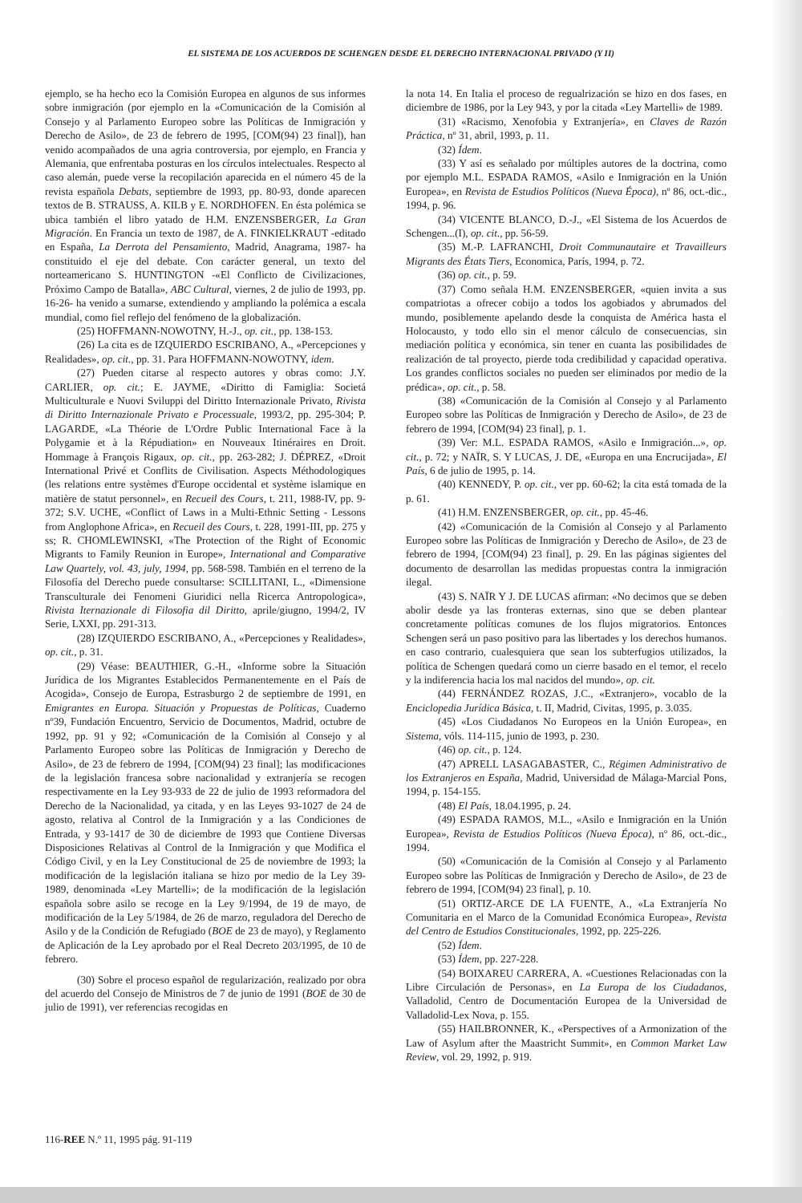EL SISTEMA DE LOS ACUERDOS DE SCHENGEN DESDE EL DERECHO INTERNACIONAL PRIVADO (Y II)
ejemplo, se ha hecho eco la Comisión Europea en algunos de sus informes sobre inmigración (por ejemplo en la «Comunicación de la Comisión al Consejo y al Parlamento Europeo sobre las Políticas de Inmigración y Derecho de Asilo», de 23 de febrero de 1995, [COM(94) 23 final]), han venido acompañados de una agria controversia, por ejemplo, en Francia y Alemania, que enfrentaba posturas en los círculos intelectuales. Respecto al caso alemán, puede verse la recopilación aparecida en el número 45 de la revista española Debats, septiembre de 1993, pp. 80-93, donde aparecen textos de B. STRAUSS, A. KILB y E. NORDHOFEN. En ésta polémica se ubica también el libro yatado de H.M. ENZENSBERGER, La Gran Migración. En Francia un texto de 1987, de A. FINKIELKRAUT -editado en España, La Derrota del Pensamiento, Madrid, Anagrama, 1987- ha constituido el eje del debate. Con carácter general, un texto del norteamericano S. HUNTINGTON -«El Conflicto de Civilizaciones, Próximo Campo de Batalla», ABC Cultural, viernes, 2 de julio de 1993, pp. 16-26- ha venido a sumarse, extendiendo y ampliando la polémica a escala mundial, como fiel reflejo del fenómeno de la globalización.
(25) HOFFMANN-NOWOTNY, H.-J., op. cit., pp. 138-153.
(26) La cita es de IZQUIERDO ESCRIBANO, A., «Percepciones y Realidades», op. cit., pp. 31. Para HOFFMANN-NOWOTNY, idem.
(27) Pueden citarse al respecto autores y obras como: J.Y. CARLIER, op. cit.; E. JAYME, «Diritto di Famiglia: Societá Multiculturale e Nuovi Sviluppi del Diritto Internazionale Privato, Rivista di Diritto Internazionale Privato e Processuale, 1993/2, pp. 295-304; P. LAGARDE, «La Théorie de L'Ordre Public International Face à la Polygamie et à la Répudiation» en Nouveaux Itinéraires en Droit. Hommage à François Rigaux, op. cit., pp. 263-282; J. DÉPREZ, «Droit International Privé et Conflits de Civilisation. Aspects Méthodologiques (les relations entre systèmes d'Europe occidental et système islamique en matière de statut personnel», en Recueil des Cours, t. 211, 1988-IV, pp. 9-372; S.V. UCHE, «Conflict of Laws in a Multi-Ethnic Setting - Lessons from Anglophone Africa», en Recueil des Cours, t. 228, 1991-III, pp. 275 y ss; R. CHOMLEWINSKI, «The Protection of the Right of Economic Migrants to Family Reunion in Europe», International and Comparative Law Quartely, vol. 43, july, 1994, pp. 568-598. También en el terreno de la Filosofía del Derecho puede consultarse: SCILLITANI, L., «Dimensione Transculturale dei Fenomeni Giuridici nella Ricerca Antropologica», Rivista Iternazionale di Filosofia dil Diritto, aprile/giugno, 1994/2, IV Serie, LXXI, pp. 291-313.
(28) IZQUIERDO ESCRIBANO, A., «Percepciones y Realidades», op. cit., p. 31.
(29) Véase: BEAUTHIER, G.-H., «Informe sobre la Situación Jurídica de los Migrantes Establecidos Permanentemente en el País de Acogida», Consejo de Europa, Estrasburgo 2 de septiembre de 1991, en Emigrantes en Europa. Situación y Propuestas de Políticas, Cuaderno nº39, Fundación Encuentro, Servicio de Documentos, Madrid, octubre de 1992, pp. 91 y 92; «Comunicación de la Comisión al Consejo y al Parlamento Europeo sobre las Políticas de Inmigración y Derecho de Asilo», de 23 de febrero de 1994, [COM(94) 23 final]; las modificaciones de la legislación francesa sobre nacionalidad y extranjería se recogen respectivamente en la Ley 93-933 de 22 de julio de 1993 reformadora del Derecho de la Nacionalidad, ya citada, y en las Leyes 93-1027 de 24 de agosto, relativa al Control de la Inmigración y a las Condiciones de Entrada, y 93-1417 de 30 de diciembre de 1993 que Contiene Diversas Disposiciones Relativas al Control de la Inmigración y que Modifica el Código Civil, y en la Ley Constitucional de 25 de noviembre de 1993; la modificación de la legislación italiana se hizo por medio de la Ley 39-1989, denominada «Ley Martelli»; de la modificación de la legislación española sobre asilo se recoge en la Ley 9/1994, de 19 de mayo, de modificación de la Ley 5/1984, de 26 de marzo, reguladora del Derecho de Asilo y de la Condición de Refugiado (BOE de 23 de mayo), y Reglamento de Aplicación de la Ley aprobado por el Real Decreto 203/1995, de 10 de febrero.
(30) Sobre el proceso español de regularización, realizado por obra del acuerdo del Consejo de Ministros de 7 de junio de 1991 (BOE de 30 de julio de 1991), ver referencias recogidas en
la nota 14. En Italia el proceso de regualrización se hizo en dos fases, en diciembre de 1986, por la Ley 943, y por la citada «Ley Martelli» de 1989.
(31) «Racismo, Xenofobia y Extranjería», en Claves de Razón Práctica, nº 31, abril, 1993, p. 11.
(32) Ídem.
(33) Y así es señalado por múltiples autores de la doctrina, como por ejemplo M.L. ESPADA RAMOS, «Asilo e Inmigración en la Unión Europea», en Revista de Estudios Políticos (Nueva Época), nº 86, oct.-dic., 1994, p. 96.
(34) VICENTE BLANCO, D.-J., «El Sistema de los Acuerdos de Schengen...(I), op. cit., pp. 56-59.
(35) M.-P. LAFRANCHI, Droit Communautaire et Travailleurs Migrants des États Tiers, Economica, París, 1994, p. 72.
(36) op. cit., p. 59.
(37) Como señala H.M. ENZENSBERGER, «quien invita a sus compatriotas a ofrecer cobijo a todos los agobiados y abrumados del mundo, posiblemente apelando desde la conquista de América hasta el Holocausto, y todo ello sin el menor cálculo de consecuencias, sin mediación política y económica, sin tener en cuanta las posibilidades de realización de tal proyecto, pierde toda credibilidad y capacidad operativa. Los grandes conflictos sociales no pueden ser eliminados por medio de la prédica», op. cit., p. 58.
(38) «Comunicación de la Comisión al Consejo y al Parlamento Europeo sobre las Políticas de Inmigración y Derecho de Asilo», de 23 de febrero de 1994, [COM(94) 23 final], p. 1.
(39) Ver: M.L. ESPADA RAMOS, «Asilo e Inmigración...», op. cit., p. 72; y NAÏR, S. Y LUCAS, J. DE, «Europa en una Encrucijada», El País, 6 de julio de 1995, p. 14.
(40) KENNEDY, P. op. cit., ver pp. 60-62; la cita está tomada de la p. 61.
(41) H.M. ENZENSBERGER, op. cit., pp. 45-46.
(42) «Comunicación de la Comisión al Consejo y al Parlamento Europeo sobre las Políticas de Inmigración y Derecho de Asilo», de 23 de febrero de 1994, [COM(94) 23 final], p. 29. En las páginas sigientes del documento de desarrollan las medidas propuestas contra la inmigración ilegal.
(43) S. NAÏR Y J. DE LUCAS afirman: «No decimos que se deben abolir desde ya las fronteras externas, sino que se deben plantear concretamente políticas comunes de los flujos migratorios. Entonces Schengen será un paso positivo para las libertades y los derechos humanos. en caso contrario, cualesquiera que sean los subterfugios utilizados, la política de Schengen quedará como un cierre basado en el temor, el recelo y la indiferencia hacia los mal nacidos del mundo», op. cit.
(44) FERNÁNDEZ ROZAS, J.C., «Extranjero», vocablo de la Enciclopedia Jurídica Básica, t. II, Madrid, Civitas, 1995, p. 3.035.
(45) «Los Ciudadanos No Europeos en la Unión Europea», en Sistema, vóls. 114-115, junio de 1993, p. 230.
(46) op. cit., p. 124.
(47) APRELL LASAGABASTER, C., Régimen Administrativo de los Extranjeros en España, Madrid, Universidad de Málaga-Marcial Pons, 1994, p. 154-155.
(48) El País, 18.04.1995, p. 24.
(49) ESPADA RAMOS, M.L., «Asilo e Inmigración en la Unión Europea», Revista de Estudios Políticos (Nueva Época), nº 86, oct.-dic., 1994.
(50) «Comunicación de la Comisión al Consejo y al Parlamento Europeo sobre las Políticas de Inmigración y Derecho de Asilo», de 23 de febrero de 1994, [COM(94) 23 final], p. 10.
(51) ORTIZ-ARCE DE LA FUENTE, A., «La Extranjería No Comunitaria en el Marco de la Comunidad Económica Europea», Revista del Centro de Estudios Constitucionales, 1992, pp. 225-226.
(52) Ídem.
(53) Ídem, pp. 227-228.
(54) BOIXAREU CARRERA, A. «Cuestiones Relacionadas con la Libre Circulación de Personas», en La Europa de los Ciudadanos, Valladolid, Centro de Documentación Europea de la Universidad de Valladolid-Lex Nova, p. 155.
(55) HAILBRONNER, K., «Perspectives of a Armonization of the Law of Asylum after the Maastricht Summit», en Common Market Law Review, vol. 29, 1992, p. 919.
116-REE N.º 11, 1995 pág. 91-119